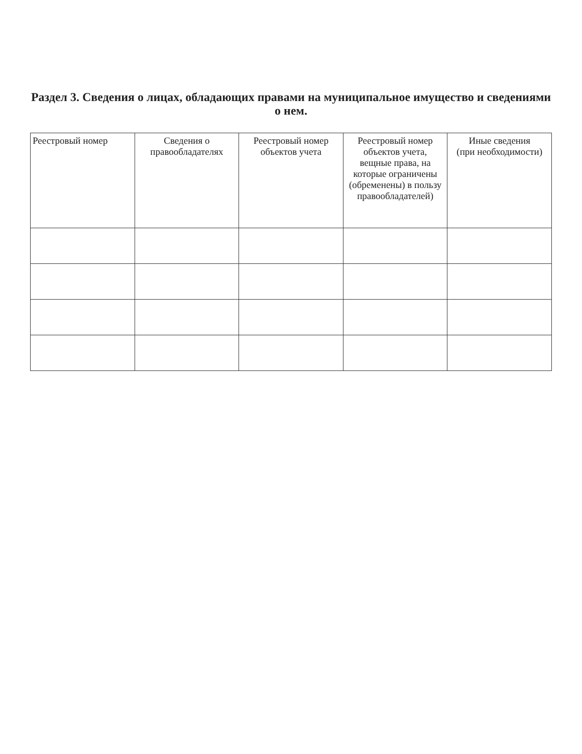Раздел 3. Сведения о лицах, обладающих правами на муниципальное имущество и сведениями о нем.
| Реестровый номер | Сведения о правообладателях | Реестровый номер объектов учета | Реестровый номер объектов учета, вещные права, на которые ограничены (обременены) в пользу правообладателей) | Иные сведения (при необходимости) |
| --- | --- | --- | --- | --- |